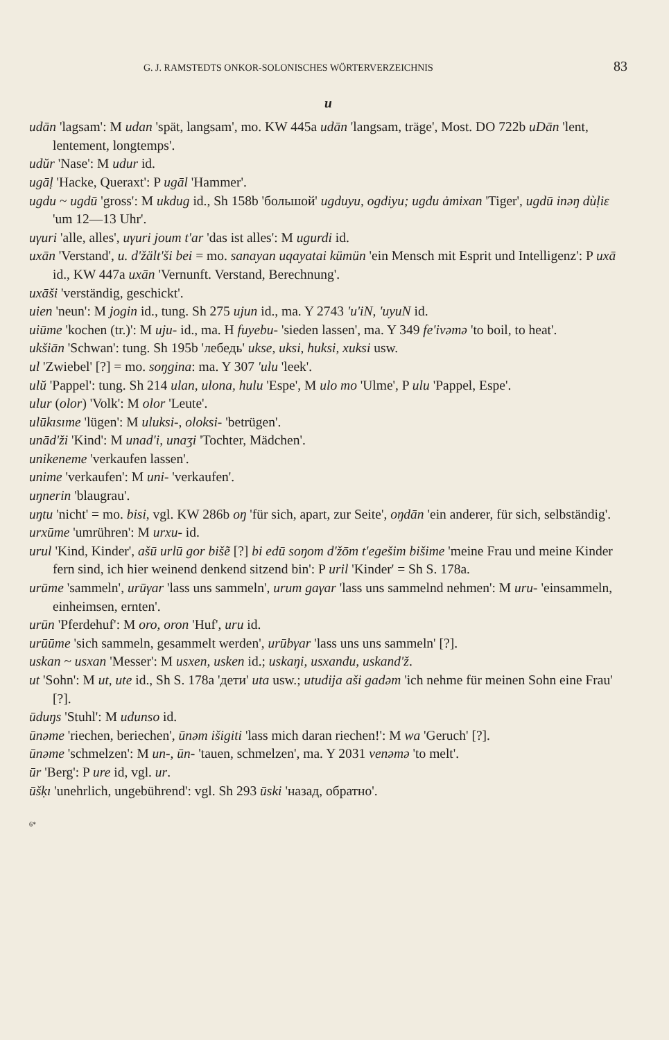G. J. RAMSTEDTS ONKOR-SOLONISCHES WÖRTERVERZEICHNIS 83
u
udān 'lagsam': M udan 'spät, langsam', mo. KW 445a udān 'langsam, träge', Most. DO 722b uDān 'lent, lentement, longtemps'.
udŭr 'Nase': M udur id.
ugāḷ 'Hacke, Queraxt': P ugāl 'Hammer'.
ugdu ~ ugdū 'gross': M ukdug id., Sh 158b 'большой' ugduyu, ogdiyu; ugdu ȧmixan 'Tiger', ugdū inəŋ dùḷiε 'um 12—13 Uhr'.
uγuri 'alle, alles', uγuri joum t'ar 'das ist alles': M ugurdi id.
uxān 'Verstand', u. d'žält'ši bei = mo. sanayan uqayatai kümün 'ein Mensch mit Esprit und Intelligenz': P uxā id., KW 447a uxān 'Vernunft. Verstand, Berechnung'.
uxāši 'verständig, geschickt'.
uien 'neun': M jogin id., tung. Sh 275 ujun id., ma. Y 2743 'u'iN, 'uyuN id.
uiūme 'kochen (tr.)': M uju- id., ma. H fuyebu- 'sieden lassen', ma. Y 349 fe'ivəmə 'to boil, to heat'.
ukšiān 'Schwan': tung. Sh 195b 'лебедь' ukse, uksi, huksi, xuksi usw.
ul 'Zwiebel' [?] = mo. soŋgina: ma. Y 307 'ulu 'leek'.
ulŭ 'Pappel': tung. Sh 214 ulan, ulona, hulu 'Espe', M ulo mo 'Ulme', P ulu 'Pappel, Espe'.
ulur (olor) 'Volk': M olor 'Leute'.
ulūkısıme 'lügen': M uluksi-, oloksi- 'betrügen'.
unād'ži 'Kind': M unad'i, unaʒi 'Tochter, Mädchen'.
unikeneme 'verkaufen lassen'.
unime 'verkaufen': M uni- 'verkaufen'.
uŋnerin 'blaugrau'.
uŋtu 'nicht' = mo. bisi, vgl. KW 286b oŋ 'für sich, apart, zur Seite', oŋdān 'ein anderer, für sich, selbständig'.
urxūme 'umrühren': M urxu- id.
urul 'Kind, Kinder', ašū urlū gor bišẽ [?] bi edū soŋom d'žōm t'egešim bišime 'meine Frau und meine Kinder fern sind, ich hier weinend denkend sitzend bin': P uril 'Kinder' = Sh S. 178a.
urūme 'sammeln', urūγar 'lass uns sammeln', urum gaγar 'lass uns sammelnd nehmen': M uru- 'einsammeln, einheimsen, ernten'.
urūn 'Pferdehuf': M oro, oron 'Huf', uru id.
urūūme 'sich sammeln, gesammelt werden', urūbγar 'lass uns uns sammeln' [?].
uskan ~ usxan 'Messer': M usxen, usken id.; uskaŋi, usxandu, uskand'ž.
ut 'Sohn': M ut, ute id., Sh S. 178a 'дети' uta usw.; utudija aši gadəm 'ich nehme für meinen Sohn eine Frau' [?].
ūduŋs 'Stuhl': M udunso id.
ūnəme 'riechen, beriechen', ūnəm išigiti 'lass mich daran riechen!': M wa 'Geruch' [?].
ūnəme 'schmelzen': M un-, ūn- 'tauen, schmelzen', ma. Y 2031 venəmə 'to melt'.
ūr 'Berg': P ure id, vgl. ur.
ūšḳı 'unehrlich, ungebührend': vgl. Sh 293 ūski 'назад, обратно'.
6*